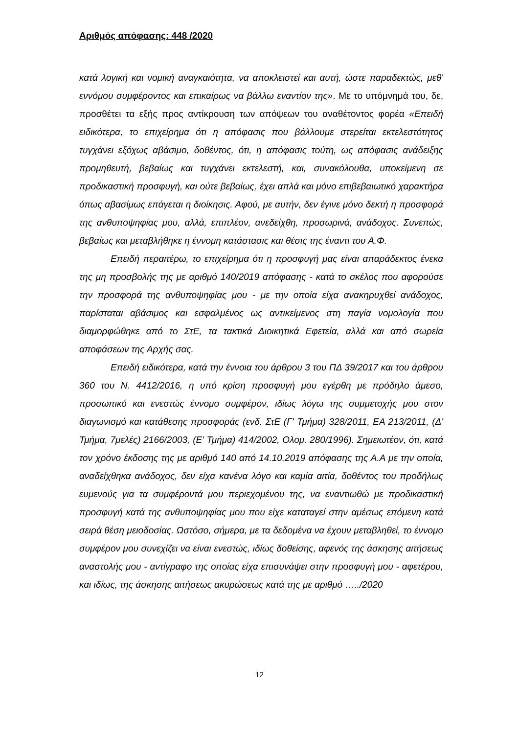Αριθμός απόφασης: 448 /2020
κατά λογική και νομική αναγκαιότητα, να αποκλειστεί και αυτή, ώστε παραδεκτώς, μεθ' εννόμου συμφέροντος και επικαίρως να βάλλω εναντίον της». Με το υπόμνημά του, δε, προσθέτει τα εξής προς αντίκρουση των απόψεων του αναθέτοντος φορέα «Επειδή ειδικότερα, το επιχείρημα ότι η απόφασις που βάλλουμε στερείται εκτελεστότητος τυγχάνει εξόχως αβάσιμο, δοθέντος, ότι, η απόφασις τούτη, ως απόφασις ανάδειξης προμηθευτή, βεβαίως και τυγχάνει εκτελεστή, και, συνακόλουθα, υποκείμενη σε προδικαστική προσφυγή, και ούτε βεβαίως, έχει απλά και μόνο επιβεβαιωτικό χαρακτήρα όπως αβασίμως επάγεται η διοίκησις. Αφού, με αυτήν, δεν έγινε μόνο δεκτή η προσφορά της ανθυποψηφίας μου, αλλά, επιπλέον, ανεδείχθη, προσωρινά, ανάδοχος. Συνεπώς, βεβαίως και μεταβλήθηκε η έννομη κατάστασις και θέσις της έναντι του Α.Φ.
Επειδή περαιτέρω, το επιχείρημα ότι η προσφυγή μας είναι απαράδεκτος ένεκα της μη προσβολής της με αριθμό 140/2019 απόφασης - κατά το σκέλος που αφορούσε την προσφορά της ανθυποψηφίας μου - με την οποία είχα ανακηρυχθεί ανάδοχος, παρίσταται αβάσιμος και εσφαλμένος ως αντικείμενος στη παγία νομολογία που διαμορφώθηκε από το ΣτΕ, τα τακτικά Διοικητικά Εφετεία, αλλά και από σωρεία αποφάσεων της Αρχής σας.
Επειδή ειδικότερα, κατά την έννοια του άρθρου 3 του ΠΔ 39/2017 και του άρθρου 360 του Ν. 4412/2016, η υπό κρίση προσφυγή μου εγέρθη με πρόδηλο άμεσο, προσωπικό και ενεστώς έννομο συμφέρον, ιδίως λόγω της συμμετοχής μου στον διαγωνισμό και κατάθεσης προσφοράς (ενδ. ΣτΕ (Γ' Τμήμα) 328/2011, ΕΑ 213/2011, (Δ' Τμήμα, 7μελές) 2166/2003, (Ε' Τμήμα) 414/2002, Ολομ. 280/1996). Σημειωτέον, ότι, κατά τον χρόνο έκδοσης της με αριθμό 140 από 14.10.2019 απόφασης της Α.Α με την οποία, αναδείχθηκα ανάδοχος, δεν είχα κανένα λόγο και καμία αιτία, δοθέντος του προδήλως ευμενούς για τα συμφέροντά μου περιεχομένου της, να εναντιωθώ με προδικαστική προσφυγή κατά της ανθυποψηφίας μου που είχε καταταγεί στην αμέσως επόμενη κατά σειρά θέση μειοδοσίας. Ωστόσο, σήμερα, με τα δεδομένα να έχουν μεταβληθεί, το έννομο συμφέρον μου συνεχίζει να είναι ενεστώς, ιδίως δοθείσης, αφενός της άσκησης αιτήσεως αναστολής μου - αντίγραφο της οποίας είχα επισυνάψει στην προσφυγή μου - αφετέρου, και ιδίως, της άσκησης αιτήσεως ακυρώσεως κατά της με αριθμό …../2020
12